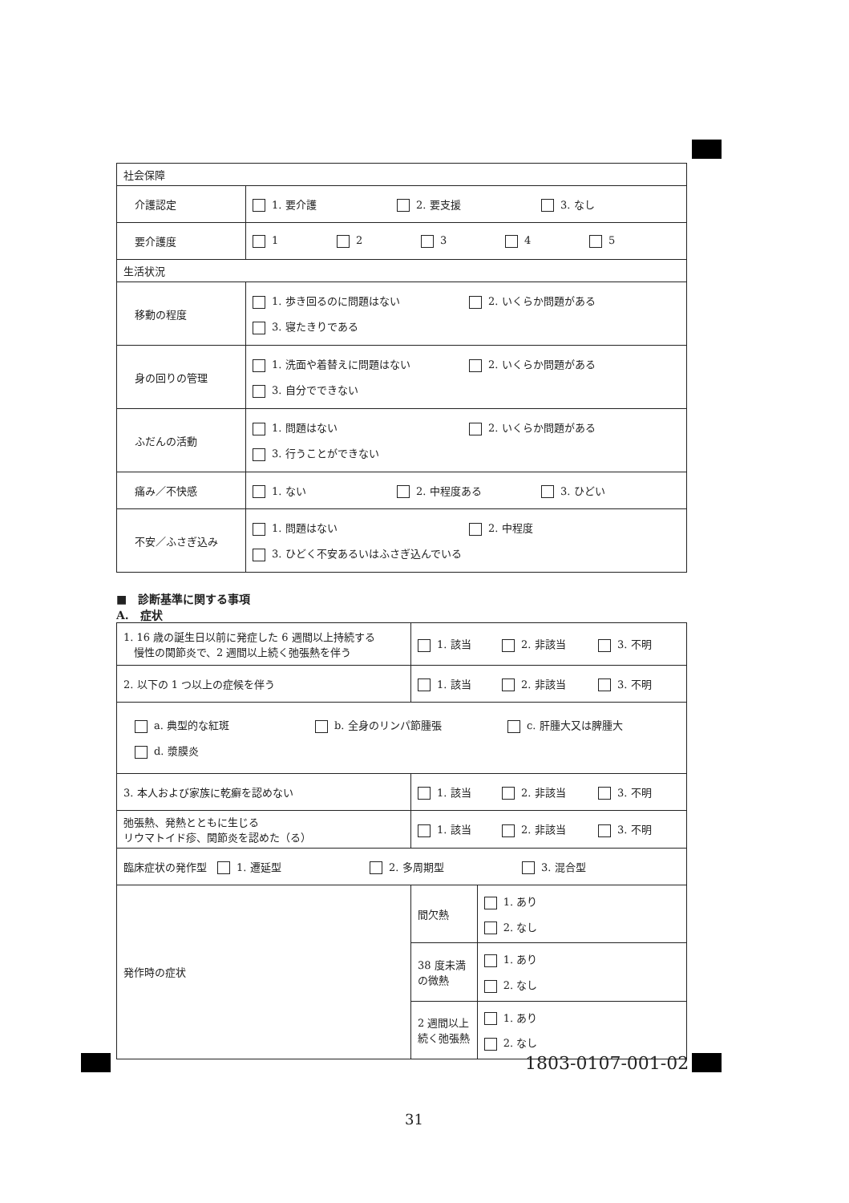| 社会保障 | |
| 介護認定 | 1. 要介護 2. 要支援 3. なし |
| 要介護度 | 1 2 3 4 5 |
| 生活状況 | |
| 移動の程度 | 1. 歩き回るのに問題はない 2. いくらか問題がある 3. 寝たきりである |
| 身の回りの管理 | 1. 洗面や着替えに問題はない 2. いくらか問題がある 3. 自分でできない |
| ふだんの活動 | 1. 問題はない 2. いくらか問題がある 3. 行うことができない |
| 痛み／不快感 | 1. ない 2. 中程度ある 3. ひどい |
| 不安／ふさぎ込み | 1. 問題はない 2. 中程度 3. ひどく不安あるいはふさぎ込んでいる |
■　診断基準に関する事項
A.　症状
| 1. 16 歳の誕生日以前に発症した 6 週間以上持続する 慢性の関節炎で、2 週間以上続く弛張熱を伴う | 1. 該当 2. 非該当 3. 不明 | |
| 2. 以下の 1 つ以上の症候を伴う | 1. 該当 2. 非該当 3. 不明 | |
| a. 典型的な紅斑 b. 全身のリンパ節腫張 c. 肝腫大又は脾腫大 d. 漿膜炎 | | |
| 3. 本人および家族に乾癬を認めない | 1. 該当 2. 非該当 3. 不明 | |
| 弛張熱、発熱とともに生じる リウマトイド疹、関節炎を認めた（る） | 1. 該当 2. 非該当 3. 不明 | |
| 臨床症状の発作型 1. 遷延型 2. 多周期型 3. 混合型 | | |
| 発作時の症状 | 間欠熱 | 1. あり 2. なし |
| | 38 度未満の微熱 | 1. あり 2. なし |
| | 2 週間以上続く弛張熱 | 1. あり 2. なし |
1803-0107-001-02
31